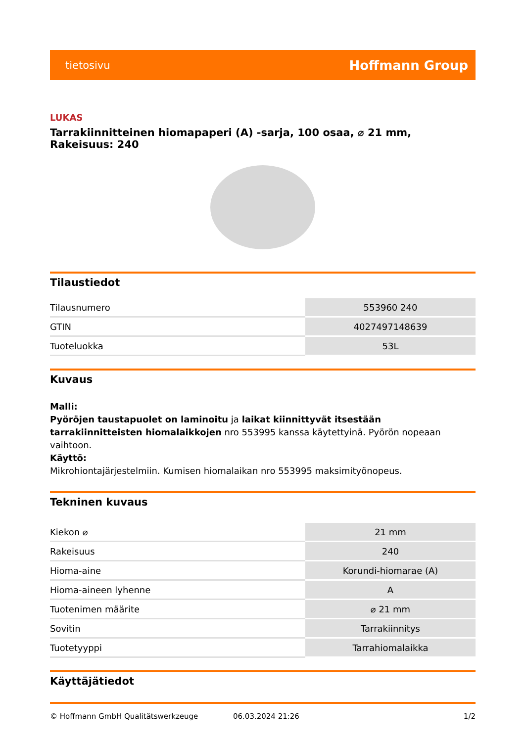tietosivu Hoffmann Group
LUKAS
Tarrakiinnitteinen hiomapaperi (A) -sarja, 100 osaa, ⌀ 21 mm, Rakeisuus: 240
Tilaustiedot
| Tilausnumero | 553960 240 |
| GTIN | 4027497148639 |
| Tuoteluokka | 53L |
Kuvaus
Malli:
Pyöröjen taustapuolet on laminoitu ja laikat kiinnittyvät itsestään tarrakiinnitteisten hiomalaikkojen nro 553995 kanssa käytettyinä. Pyörön nopeaan vaihtoon.
Käyttö:
Mikrohiontajärjestelmiin. Kumisen hiomalaikan nro 553995 maksimityönopeus.
Tekninen kuvaus
| Kiekon ⌀ | 21 mm |
| Rakeisuus | 240 |
| Hioma-aine | Korundi-hiomarae (A) |
| Hioma-aineen lyhenne | A |
| Tuotenimen määrite | ⌀ 21 mm |
| Sovitin | Tarrakiinnitys |
| Tuotetyyppi | Tarrahiomalaikka |
Käyttäjätiedot
© Hoffmann GmbH Qualitätswerkzeuge 06.03.2024 21:26 1/2